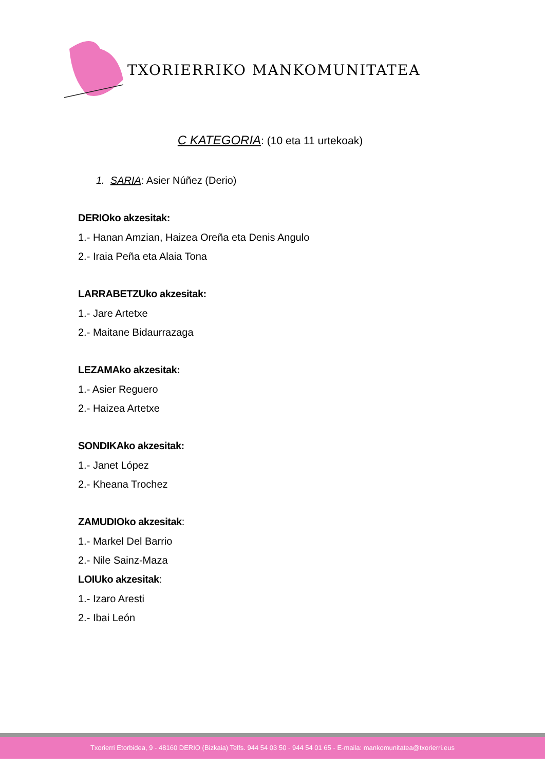TXORIERRIKO MANKOMUNITATEA
C KATEGORIA: (10 eta 11 urtekoak)
1. SARIA: Asier Núñez (Derio)
DERIOko akzesitak:
1.- Hanan Amzian, Haizea Oreña eta Denis Angulo
2.- Iraia Peña eta Alaia Tona
LARRABETZUko akzesitak:
1.- Jare Artetxe
2.- Maitane Bidaurrazaga
LEZAMAko akzesitak:
1.- Asier Reguero
2.- Haizea Artetxe
SONDIKAko akzesitak:
1.- Janet López
2.- Kheana Trochez
ZAMUDIOko akzesitak:
1.- Markel Del Barrio
2.- Nile Sainz-Maza
LOIUko akzesitak:
1.- Izaro Aresti
2.- Ibai León
Txorierri Etorbidea, 9 - 48160 DERIO (Bizkaia) Telfs. 944 54 03 50 - 944 54 01 65 - E-maila: mankomunitatea@txorierri.eus